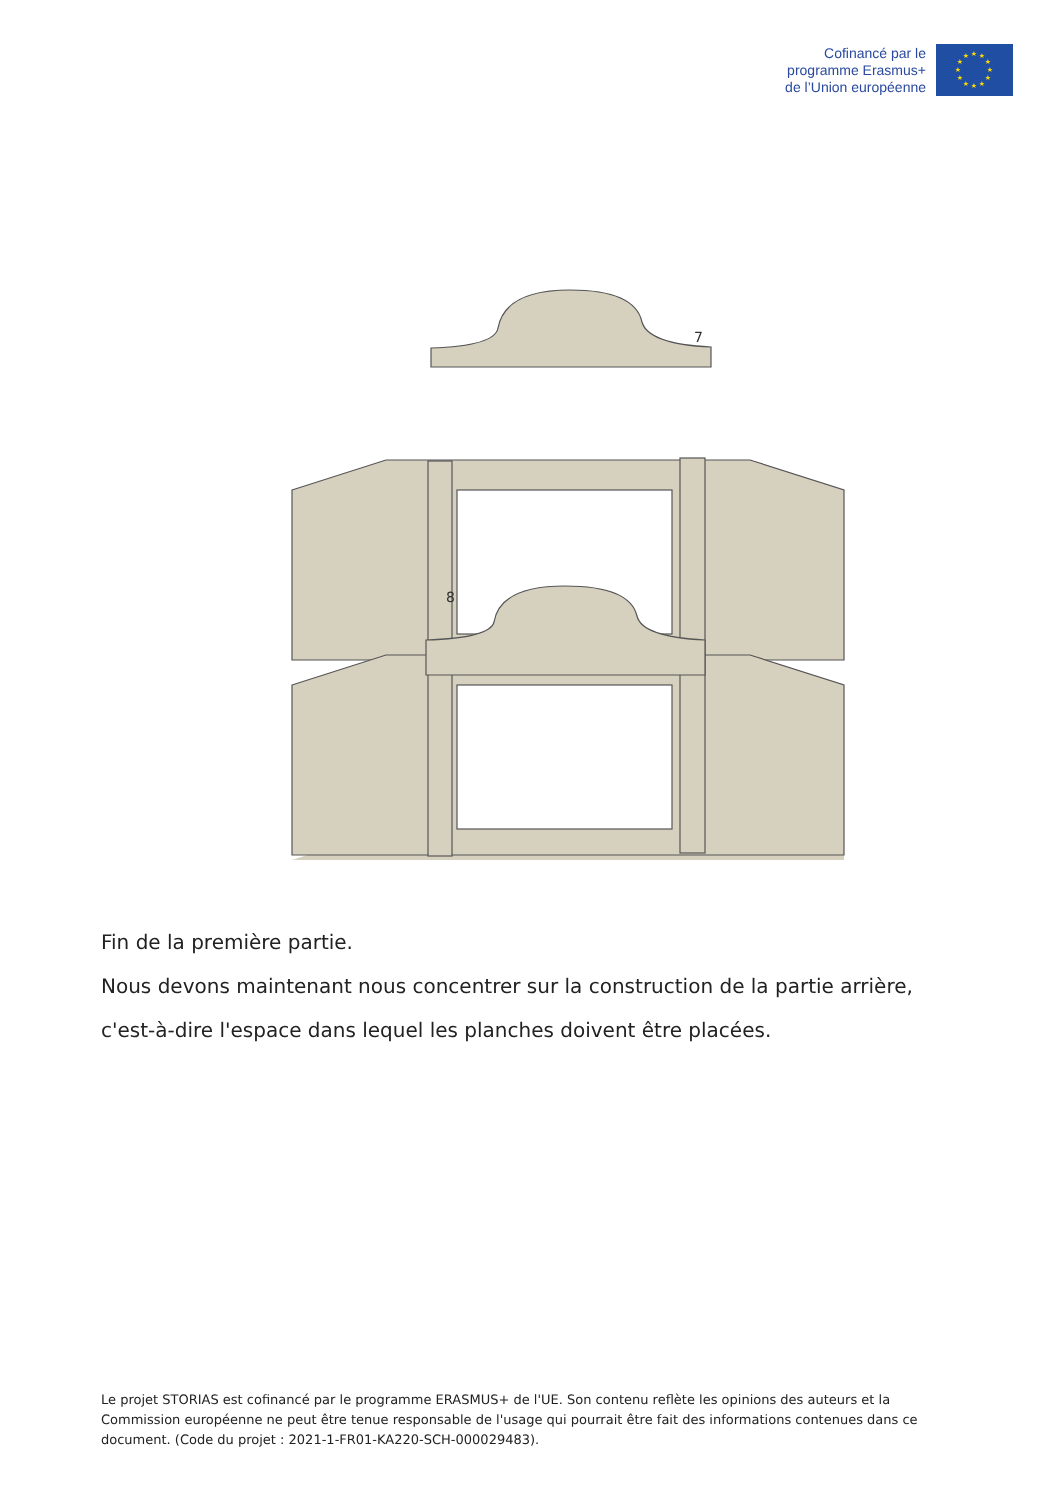Cofinancé par le
programme Erasmus+
de l’Union européenne
★
★
★
★
★
★
★
★
★
★
★
★
7
8
Fin de la première partie.
Nous devons maintenant nous concentrer sur la construction de la partie arrière,
c'est-à-dire l'espace dans lequel les planches doivent être placées.
Le projet STORIAS est cofinancé par le programme ERASMUS+ de l'UE. Son contenu reflète les opinions des auteurs et la Commission européenne ne peut être tenue responsable de l'usage qui pourrait être fait des informations contenues dans ce document. (Code du projet : 2021-1-FR01-KA220-SCH-000029483).